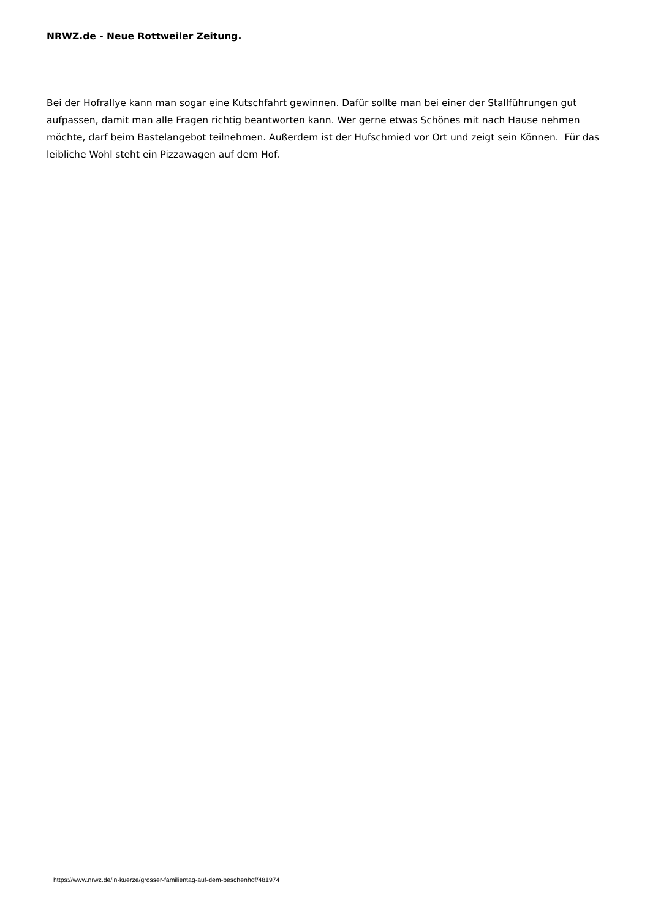NRWZ.de - Neue Rottweiler Zeitung.
Bei der Hofrallye kann man sogar eine Kutschfahrt gewinnen. Dafür sollte man bei einer der Stallführungen gut aufpassen, damit man alle Fragen richtig beantworten kann. Wer gerne etwas Schönes mit nach Hause nehmen möchte, darf beim Bastelangebot teilnehmen. Außerdem ist der Hufschmied vor Ort und zeigt sein Können. Für das leibliche Wohl steht ein Pizzawagen auf dem Hof.
https://www.nrwz.de/in-kuerze/grosser-familientag-auf-dem-beschenhof/481974